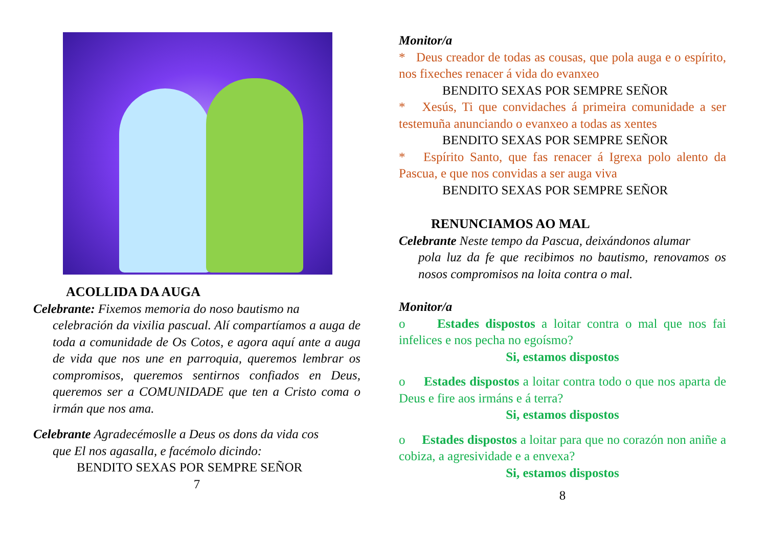ACOLLIDA DA AUGA
Celebrante: Fixemos memoria do noso bautismo na
celebración da vixilia pascual. Alí compartíamos a auga de toda a comunidade de Os Cotos, e agora aquí ante a auga de vida que nos une en parroquia, queremos lembrar os compromisos, queremos sentirnos confiados en Deus, queremos ser a COMUNIDADE que ten a Cristo coma o irmán que nos ama.
Celebrante Agradecémoslle a Deus os dons da vida cos
que El nos agasalla, e facémolo dicindo:
BENDITO SEXAS POR SEMPRE SEÑOR
7
Monitor/a
* Deus creador de todas as cousas, que pola auga e o espírito, nos fixeches renacer á vida do evanxeo
BENDITO SEXAS POR SEMPRE SEÑOR
* Xesús, Ti que convidaches á primeira comunidade a ser testemuña anunciando o evanxeo a todas as xentes
BENDITO SEXAS POR SEMPRE SEÑOR
* Espírito Santo, que fas renacer á Igrexa polo alento da Pascua, e que nos convidas a ser auga viva
BENDITO SEXAS POR SEMPRE SEÑOR
RENUNCIAMOS AO MAL
Celebrante Neste tempo da Pascua, deixándonos alumar
pola luz da fe que recibimos no bautismo, renovamos os nosos compromisos na loita contra o mal.
Monitor/a
o Estades dispostos a loitar contra o mal que nos fai infelices e nos pecha no egoísmo?
Si, estamos dispostos
o Estades dispostos a loitar contra todo o que nos aparta de Deus e fire aos irmáns e á terra?
Si, estamos dispostos
o Estades dispostos a loitar para que no corazón non aniñe a cobiza, a agresividade e a envexa?
Si, estamos dispostos
8